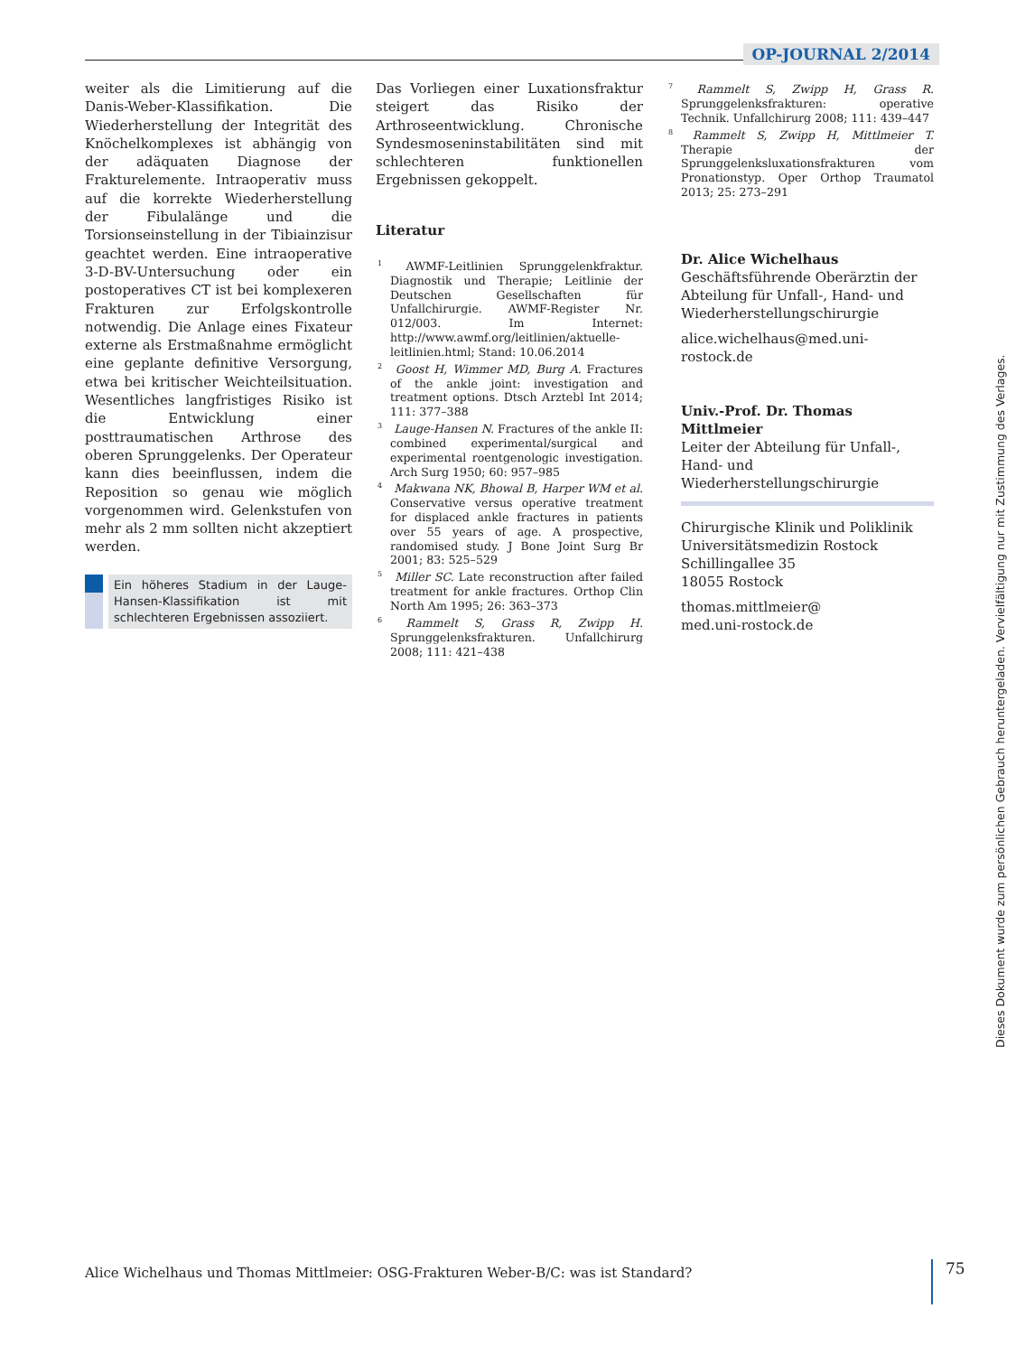OP-JOURNAL 2/2014
weiter als die Limitierung auf die Danis-Weber-Klassifikation. Die Wiederherstellung der Integrität des Knöchelkomplexes ist abhängig von der adäquaten Diagnose der Frakturelemente. Intraoperativ muss auf die korrekte Wiederherstellung der Fibulalänge und die Torsionseinstellung in der Tibiainzisur geachtet werden. Eine intraoperative 3-D-BV-Untersuchung oder ein postoperatives CT ist bei komplexeren Frakturen zur Erfolgskontrolle notwendig. Die Anlage eines Fixateur externe als Erstmaßnahme ermöglicht eine geplante definitive Versorgung, etwa bei kritischer Weichteilsituation. Wesentliches langfristiges Risiko ist die Entwicklung einer posttraumatischen Arthrose des oberen Sprunggelenks. Der Operateur kann dies beeinflussen, indem die Reposition so genau wie möglich vorgenommen wird. Gelenkstufen von mehr als 2 mm sollten nicht akzeptiert werden.
Ein höheres Stadium in der Lauge-Hansen-Klassifikation ist mit schlechteren Ergebnissen assoziiert.
Das Vorliegen einer Luxationsfraktur steigert das Risiko der Arthroseentwicklung. Chronische Syndesmoseninstabilitäten sind mit schlechteren funktionellen Ergebnissen gekoppelt.
Literatur
<sup>1</sup> AWMF-Leitlinien Sprunggelenkfraktur. Diagnostik und Therapie; Leitlinie der Deutschen Gesellschaften für Unfallchirurgie. AWMF-Register Nr. 012/003. Im Internet: http://www.awmf.org/leitlinien/aktuelle-leitlinien.html; Stand: 10.06.2014
<sup>2</sup> Goost H, Wimmer MD, Burg A. Fractures of the ankle joint: investigation and treatment options. Dtsch Arztebl Int 2014; 111: 377–388
<sup>3</sup> Lauge-Hansen N. Fractures of the ankle II: combined experimental/surgical and experimental roentgenologic investigation. Arch Surg 1950; 60: 957–985
<sup>4</sup> Makwana NK, Bhowal B, Harper WM et al. Conservative versus operative treatment for displaced ankle fractures in patients over 55 years of age. A prospective, randomised study. J Bone Joint Surg Br 2001; 83: 525–529
<sup>5</sup> Miller SC. Late reconstruction after failed treatment for ankle fractures. Orthop Clin North Am 1995; 26: 363–373
<sup>6</sup> Rammelt S, Grass R, Zwipp H. Sprunggelenksfrakturen. Unfallchirurg 2008; 111: 421–438
<sup>7</sup> Rammelt S, Zwipp H, Grass R. Sprunggelenksfrakturen: operative Technik. Unfallchirurg 2008; 111: 439–447
<sup>8</sup> Rammelt S, Zwipp H, Mittlmeier T. Therapie der Sprunggelenksluxationsfrakturen vom Pronationstyp. Oper Orthop Traumatol 2013; 25: 273–291
Dr. Alice Wichelhaus
Geschäftsführende Oberärztin der Abteilung für Unfall-, Hand- und Wiederherstellungschirurgie
alice.wichelhaus@med.uni-rostock.de
Univ.-Prof. Dr. Thomas Mittlmeier
Leiter der Abteilung für Unfall-, Hand- und Wiederherstellungschirurgie
Chirurgische Klinik und Poliklinik
Universitätsmedizin Rostock
Schillingallee 35
18055 Rostock
thomas.mittlmeier@
med.uni-rostock.de
Alice Wichelhaus und Thomas Mittlmeier: OSG-Frakturen Weber-B/C: was ist Standard?
75
Dieses Dokument wurde zum persönlichen Gebrauch heruntergeladen. Vervielfältigung nur mit Zustimmung des Verlages.